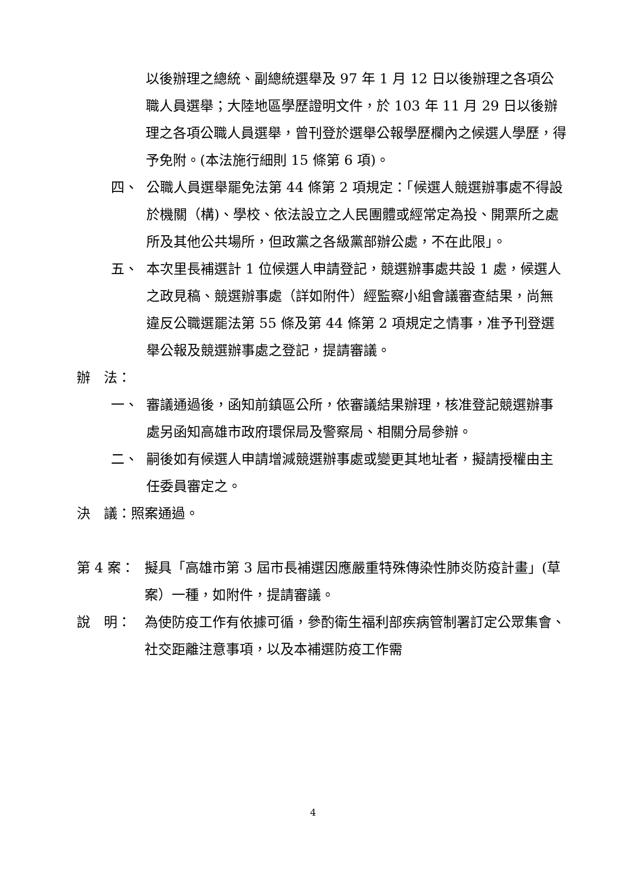以後辦理之總統、副總統選舉及 97 年 1 月 12 日以後辦理之各項公職人員選舉；大陸地區學歷證明文件，於 103 年 11 月 29 日以後辦理之各項公職人員選舉，曾刊登於選舉公報學歷欄內之候選人學歷，得予免附。(本法施行細則 15 條第 6 項)。
四、 公職人員選舉罷免法第 44 條第 2 項規定：「候選人競選辦事處不得設於機關（構)、學校、依法設立之人民團體或經常定為投、開票所之處所及其他公共場所，但政黨之各級黨部辦公處，不在此限」。
五、 本次里長補選計 1 位候選人申請登記，競選辦事處共設 1 處，候選人之政見稿、競選辦事處（詳如附件）經監察小組會議審查結果，尚無違反公職選罷法第 55 條及第 44 條第 2 項規定之情事，准予刊登選舉公報及競選辦事處之登記，提請審議。
辦　法：
一、 審議通過後，函知前鎮區公所，依審議結果辦理，核准登記競選辦事處另函知高雄市政府環保局及警察局、相關分局參辦。
二、 嗣後如有候選人申請增減競選辦事處或變更其地址者，擬請授權由主任委員審定之。
決　議：照案通過。
第 4 案： 擬具「高雄市第 3 屆市長補選因應嚴重特殊傳染性肺炎防疫計畫」(草案）一種，如附件，提請審議。
說　明： 為使防疫工作有依據可循，參酌衛生福利部疾病管制署訂定公眾集會、社交距離注意事項，以及本補選防疫工作需
4